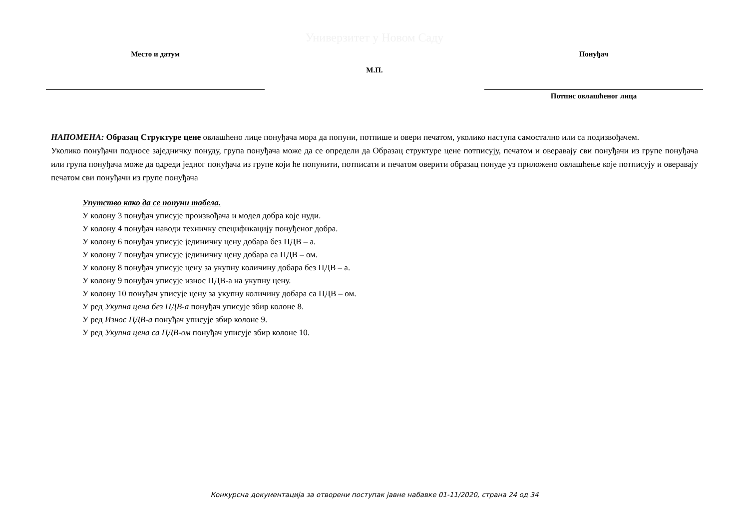Универзитет у Новом Саду
Место и датум
М.П.
Понуђач
Потпис овлашћеног лица
НАПОМЕНА: Образац Структуре цене овлашћено лице понуђача мора да попуни, потпише и овери печатом, уколико наступа самостално или са подизвођачем.
Уколико понуђачи подносе заједничку понуду, група понуђача може да се определи да Образац структуре цене потписују, печатом и оверавају сви понуђачи из групе понуђача или група понуђача може да одреди једног понуђача из групе који ће попунити, потписати и печатом оверити образац понуде уз приложено овлашћење које потписују и оверавају печатом сви понуђачи из групе понуђача
Упутство како да се попуни табела.
У колону 3 понуђач уписује произвођача и модел добра које нуди.
У колону 4 понуђач наводи техничку спецификацију понуђеног добра.
У колону 6 понуђач уписује јединичну цену добара без ПДВ – а.
У колону 7 понуђач уписује јединичну цену добара са ПДВ – ом.
У колону 8 понуђач уписује цену за укупну количину добара без ПДВ – а.
У колону 9 понуђач уписује износ ПДВ-а на укупну цену.
У колону 10 понуђач уписује цену за укупну количину добара са ПДВ – ом.
У ред Укупна цена без ПДВ-а понуђач уписује збир колоне 8.
У ред Износ ПДВ-а понуђач уписује збир колоне 9.
У ред Укупна цена са ПДВ-ом понуђач уписује збир колоне 10.
Конкурсна документација за отворени поступак јавне набавке 01-11/2020, страна 24 од 34